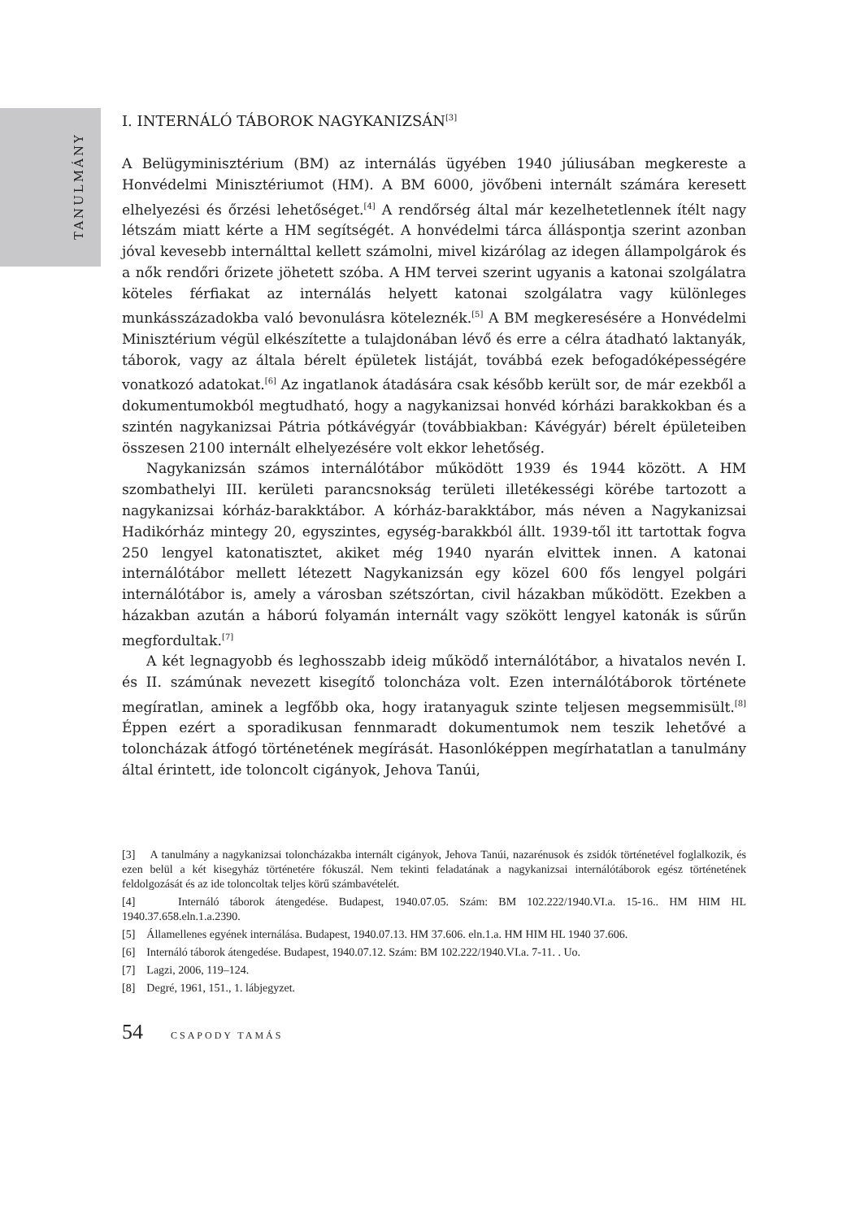TANULMÁNY
I. INTERNÁLÓ TÁBOROK NAGYKANIZSÁN<sup>[3]</sup>
A Belügyminisztérium (BM) az internálás ügyében 1940 júliusában megkereste a Honvédelmi Minisztériumot (HM). A BM 6000, jövőbeni internált számára keresett elhelyezési és őrzési lehetőséget.<sup>[4]</sup> A rendőrség által már kezelhetetlennek ítélt nagy létszám miatt kérte a HM segítségét. A honvédelmi tárca álláspontja szerint azonban jóval kevesebb internálttal kellett számolni, mivel kizárólag az idegen állampolgárok és a nők rendőri őrizete jöhetett szóba. A HM tervei szerint ugyanis a katonai szolgálatra köteles férfiakat az internálás helyett katonai szolgálatra vagy különleges munkásszázadokba való bevonulásra köteleznék.<sup>[5]</sup> A BM megkeresésére a Honvédelmi Minisztérium végül elkészítette a tulajdonában lévő és erre a célra átadható laktanyák, táborok, vagy az általa bérelt épületek listáját, továbbá ezek befogadóképességére vonatkozó adatokat.<sup>[6]</sup> Az ingatlanok átadására csak később került sor, de már ezekből a dokumentumokból megtudható, hogy a nagykanizsai honvéd kórházi barakkokban és a szintén nagykanizsai Pátria pótkávégyár (továbbiakban: Kávégyár) bérelt épületeiben összesen 2100 internált elhelyezésére volt ekkor lehetőség.
Nagykanizsán számos internálótábor működött 1939 és 1944 között. A HM szombathelyi III. kerületi parancsnokság területi illetékességi körébe tartozott a nagykanizsai kórház-barakktábor. A kórház-barakktábor, más néven a Nagykanizsai Hadikórház mintegy 20, egyszintes, egység-barakkból állt. 1939-től itt tartottak fogva 250 lengyel katonatisztet, akiket még 1940 nyarán elvittek innen. A katonai internálótábor mellett létezett Nagykanizsán egy közel 600 fős lengyel polgári internálótábor is, amely a városban szétszórtan, civil házakban működött. Ezekben a házakban azután a háború folyamán internált vagy szökött lengyel katonák is sűrűn megfordultak.<sup>[7]</sup>
A két legnagyobb és leghosszabb ideig működő internálótábor, a hivatalos nevén I. és II. számúnak nevezett kisegítő toloncháza volt. Ezen internálótáborok története megíratlan, aminek a legfőbb oka, hogy iratanyaguk szinte teljesen megsemmisült.<sup>[8]</sup> Éppen ezért a sporadikusan fennmaradt dokumentumok nem teszik lehetővé a toloncházak átfogó történetének megírását. Hasonlóképpen megírhatatlan a tanulmány által érintett, ide toloncolt cigányok, Jehova Tanúi,
[3] A tanulmány a nagykanizsai toloncházakba internált cigányok, Jehova Tanúi, nazarénusok és zsidók történetével foglalkozik, és ezen belül a két kisegyház történetére fókuszál. Nem tekinti feladatának a nagykanizsai internálótáborok egész történetének feldolgozását és az ide toloncoltak teljes körű számbavételét.
[4] Internáló táborok átengedése. Budapest, 1940.07.05. Szám: BM 102.222/1940.VI.a. 15-16.. HM HIM HL 1940.37.658.eln.1.a.2390.
[5] Államellenes egyének internálása. Budapest, 1940.07.13. HM 37.606. eln.1.a. HM HIM HL 1940 37.606.
[6] Internáló táborok átengedése. Budapest, 1940.07.12. Szám: BM 102.222/1940.VI.a. 7-11. . Uo.
[7] Lagzi, 2006, 119–124.
[8] Degré, 1961, 151., 1. lábjegyzet.
54 CSAPODY TAMÁS